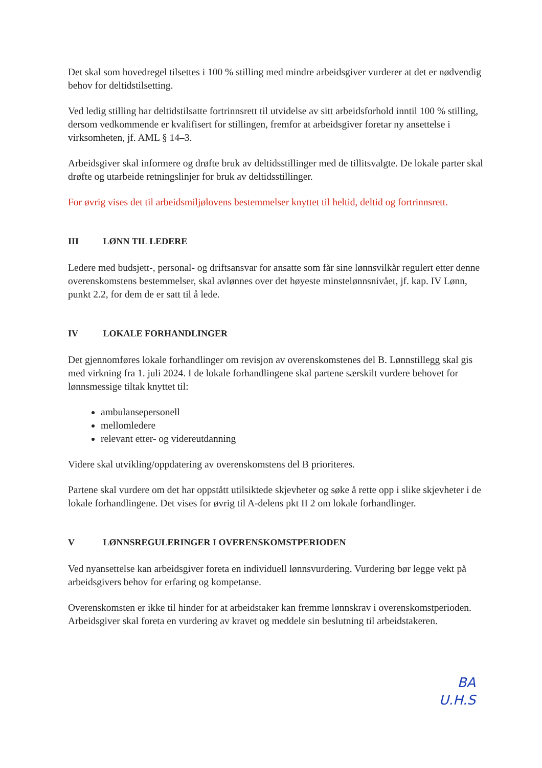Det skal som hovedregel tilsettes i 100 % stilling med mindre arbeidsgiver vurderer at det er nødvendig behov for deltidstilsetting.
Ved ledig stilling har deltidstilsatte fortrinnsrett til utvidelse av sitt arbeidsforhold inntil 100 % stilling, dersom vedkommende er kvalifisert for stillingen, fremfor at arbeidsgiver foretar ny ansettelse i virksomheten, jf. AML § 14–3.
Arbeidsgiver skal informere og drøfte bruk av deltidsstillinger med de tillitsvalgte. De lokale parter skal drøfte og utarbeide retningslinjer for bruk av deltidsstillinger.
For øvrig vises det til arbeidsmiljølovens bestemmelser knyttet til heltid, deltid og fortrinnsrett.
III LØNN TIL LEDERE
Ledere med budsjett-, personal- og driftsansvar for ansatte som får sine lønnsvilkår regulert etter denne overenskomstens bestemmelser, skal avlønnes over det høyeste minstelønnsnivået, jf. kap. IV Lønn, punkt 2.2, for dem de er satt til å lede.
IV LOKALE FORHANDLINGER
Det gjennomføres lokale forhandlinger om revisjon av overenskomstenes del B. Lønnstillegg skal gis med virkning fra 1. juli 2024. I de lokale forhandlingene skal partene særskilt vurdere behovet for lønnsmessige tiltak knyttet til:
ambulansepersonell
mellomledere
relevant etter- og videreutdanning
Videre skal utvikling/oppdatering av overenskomstens del B prioriteres.
Partene skal vurdere om det har oppstått utilsiktede skjevheter og søke å rette opp i slike skjevheter i de lokale forhandlingene. Det vises for øvrig til A-delens pkt II 2 om lokale forhandlinger.
V LØNNSREGULERINGER I OVERENSKOMSTPERIODEN
Ved nyansettelse kan arbeidsgiver foreta en individuell lønnsvurdering. Vurdering bør legge vekt på arbeidsgivers behov for erfaring og kompetanse.
Overenskomsten er ikke til hinder for at arbeidstaker kan fremme lønnskrav i overenskomstperioden. Arbeidsgiver skal foreta en vurdering av kravet og meddele sin beslutning til arbeidstakeren.
BA
U.H.S